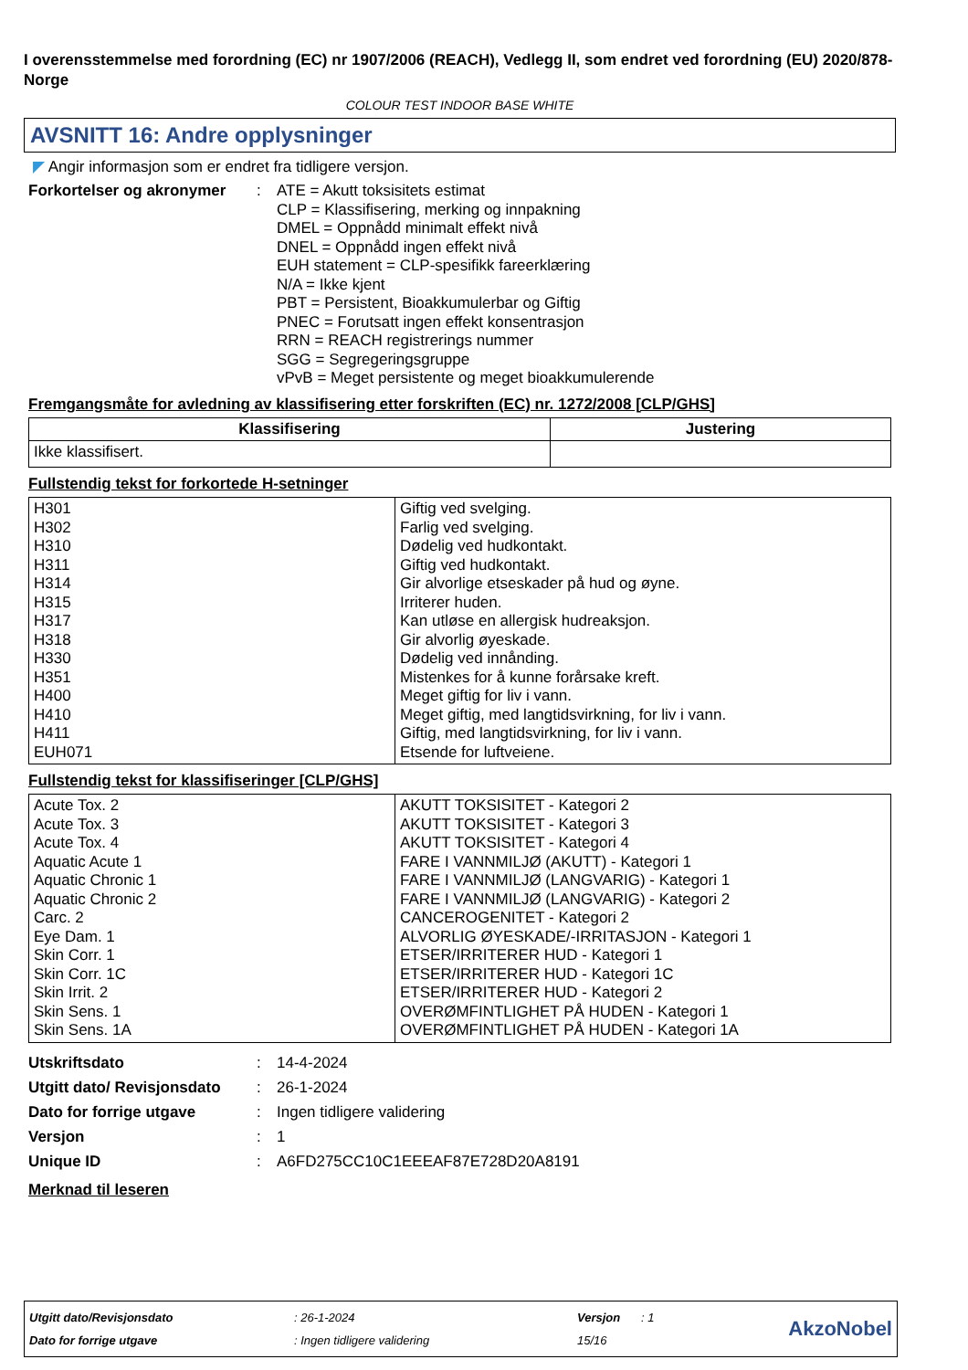I overensstemmelse med forordning (EC) nr 1907/2006 (REACH), Vedlegg II, som endret ved forordning (EU) 2020/878- Norge
COLOUR TEST INDOOR BASE WHITE
AVSNITT 16: Andre opplysninger
◤ Angir informasjon som er endret fra tidligere versjon.
Forkortelser og akronymer
: ATE = Akutt toksisitets estimat
CLP = Klassifisering, merking og innpakning
DMEL = Oppnådd minimalt effekt nivå
DNEL = Oppnådd ingen effekt nivå
EUH statement = CLP-spesifikk fareerklæring
N/A = Ikke kjent
PBT = Persistent, Bioakkumulerbar og Giftig
PNEC = Forutsatt ingen effekt konsentrasjon
RRN = REACH registrerings nummer
SGG = Segregeringsgruppe
vPvB = Meget persistente og meget bioakkumulerende
Fremgangsmåte for avledning av klassifisering etter forskriften (EC) nr. 1272/2008 [CLP/GHS]
| Klassifisering | Justering |
| --- | --- |
| Ikke klassifisert. | |
Fullstendig tekst for forkortede H-setninger
| H301 H302 H310 H311 H314 H315 H317 H318 H330 H351 H400 H410 H411 EUH071 | Giftig ved svelging. Farlig ved svelging. Dødelig ved hudkontakt. Giftig ved hudkontakt. Gir alvorlige etseskader på hud og øyne. Irriterer huden. Kan utløse en allergisk hudreaksjon. Gir alvorlig øyeskade. Dødelig ved innånding. Mistenkes for å kunne forårsake kreft. Meget giftig for liv i vann. Meget giftig, med langtidsvirkning, for liv i vann. Giftig, med langtidsvirkning, for liv i vann. Etsende for luftveiene. |
Fullstendig tekst for klassifiseringer [CLP/GHS]
| Acute Tox. 2 Acute Tox. 3 Acute Tox. 4 Aquatic Acute 1 Aquatic Chronic 1 Aquatic Chronic 2 Carc. 2 Eye Dam. 1 Skin Corr. 1 Skin Corr. 1C Skin Irrit. 2 Skin Sens. 1 Skin Sens. 1A | AKUTT TOKSISITET - Kategori 2 AKUTT TOKSISITET - Kategori 3 AKUTT TOKSISITET - Kategori 4 FARE I VANNMILJØ (AKUTT) - Kategori 1 FARE I VANNMILJØ (LANGVARIG) - Kategori 1 FARE I VANNMILJØ (LANGVARIG) - Kategori 2 CANCEROGENITET - Kategori 2 ALVORLIG ØYESKADE/-IRRITASJON - Kategori 1 ETSER/IRRITERER HUD - Kategori 1 ETSER/IRRITERER HUD - Kategori 1C ETSER/IRRITERER HUD - Kategori 2 OVERØMFINTLIGHET PÅ HUDEN - Kategori 1 OVERØMFINTLIGHET PÅ HUDEN - Kategori 1A |
Utskriftsdato : 14-4-2024
Utgitt dato/ Revisjonsdato
: 26-1-2024
Dato for forrige utgave : Ingen tidligere validering
Versjon : 1
Unique ID : A6FD275CC10C1EEEAF87E728D20A8191
Merknad til leseren
| Utgitt dato/Revisjonsdato | : 26-1-2024 | Versjon | : 1 | AkzoNobel |
| Dato for forrige utgave | : Ingen tidligere validering | 15/16 | | |